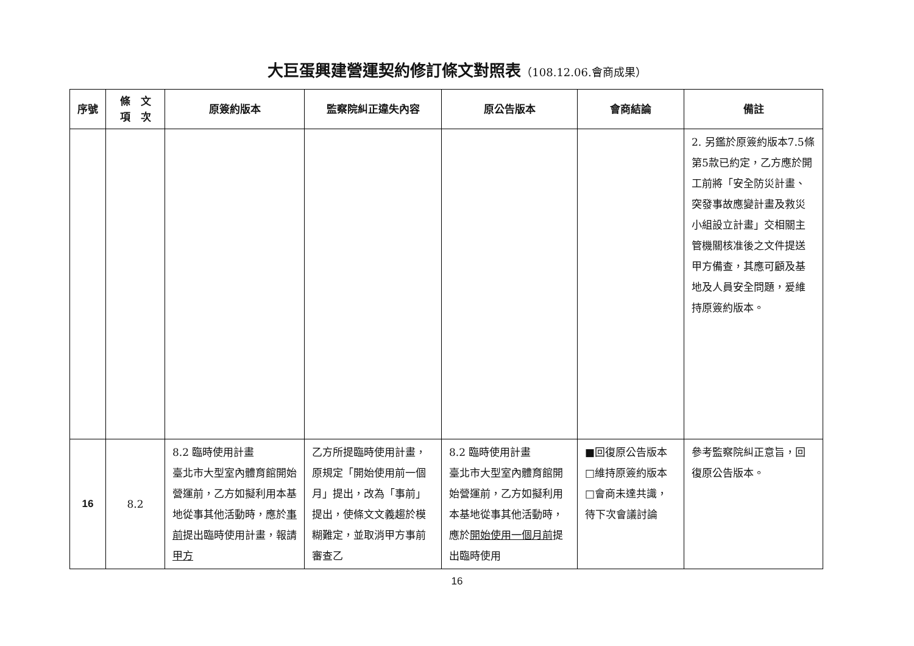大巨蛋興建營運契約修訂條文對照表（108.12.06.會商成果）
| 序號 | 條 文 項 次 | 原簽約版本 | 監察院糾正違失內容 | 原公告版本 | 會商結論 | 備註 |
| --- | --- | --- | --- | --- | --- | --- |
| | | | | | | 2. 另鑑於原簽約版本7.5條第5款已約定，乙方應於開工前將「安全防災計畫、突發事故應變計畫及救災小組設立計畫」交相關主管機關核准後之文件提送甲方備查，其應可顧及基地及人員安全問題，爰維持原簽約版本。 |
| 16 | 8.2 | 8.2 臨時使用計畫 臺北市大型室內體育館開始營運前，乙方如擬利用本基地從事其他活動時，應於 事前 提出臨時使用計畫，報請 甲方 | 乙方所提臨時使用計畫，原規定「開始使用前一個月」提出，改為「事前」提出，使條文文義趨於模糊難定，並取消甲方事前審查乙 | 8.2 臨時使用計畫 臺北市大型室內體育館開始營運前，乙方如擬利用本基地從事其他活動時，應於 開始使用一個月前 提出臨時使用 | ■回復原公告版本 □維持原簽約版本 □會商未達共識，待下次會議討論 | 參考監察院糾正意旨，回復原公告版本。 |
16